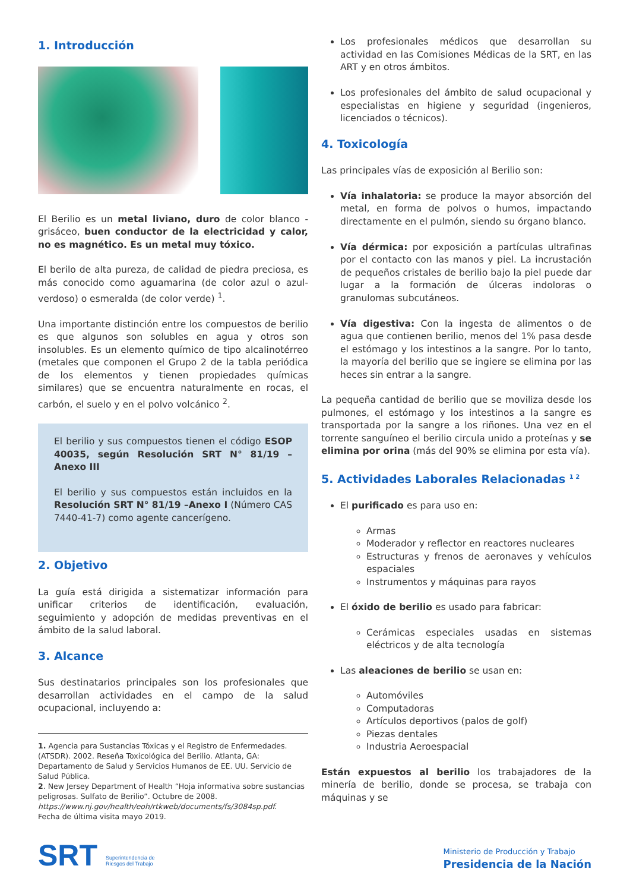1. Introducción
El Berilio es un metal liviano, duro de color blanco - grisáceo, buen conductor de la electricidad y calor, no es magnético. Es un metal muy tóxico.
El berilo de alta pureza, de calidad de piedra preciosa, es más conocido como aguamarina (de color azul o azul-verdoso) o esmeralda (de color verde) <sup>1</sup>.
Una importante distinción entre los compuestos de berilio es que algunos son solubles en agua y otros son insolubles. Es un elemento químico de tipo alcalinotérreo (metales que componen el Grupo 2 de la tabla periódica de los elementos y tienen propiedades químicas similares) que se encuentra naturalmente en rocas, el carbón, el suelo y en el polvo volcánico <sup>2</sup>.
El berilio y sus compuestos tienen el código ESOP 40035, según Resolución SRT N° 81/19 –Anexo III
El berilio y sus compuestos están incluidos en la Resolución SRT N° 81/19 –Anexo I (Número CAS 7440-41-7) como agente cancerígeno.
2. Objetivo
La guía está dirigida a sistematizar información para unificar criterios de identificación, evaluación, seguimiento y adopción de medidas preventivas en el ámbito de la salud laboral.
3. Alcance
Sus destinatarios principales son los profesionales que desarrollan actividades en el campo de la salud ocupacional, incluyendo a:
1. Agencia para Sustancias Tóxicas y el Registro de Enfermedades. (ATSDR). 2002. Reseña Toxicológica del Berilio. Atlanta, GA: Departamento de Salud y Servicios Humanos de EE. UU. Servicio de Salud Pública.
2. New Jersey Department of Health “Hoja informativa sobre sustancias peligrosas. Sulfato de Berilio”. Octubre de 2008. https://www.nj.gov/health/eoh/rtkweb/documents/fs/3084sp.pdf.
Fecha de última visita mayo 2019.
Los profesionales médicos que desarrollan su actividad en las Comisiones Médicas de la SRT, en las ART y en otros ámbitos.
Los profesionales del ámbito de salud ocupacional y especialistas en higiene y seguridad (ingenieros, licenciados o técnicos).
4. Toxicología
Las principales vías de exposición al Berilio son:
Vía inhalatoria: se produce la mayor absorción del metal, en forma de polvos o humos, impactando directamente en el pulmón, siendo su órgano blanco.
Vía dérmica: por exposición a partículas ultrafinas por el contacto con las manos y piel. La incrustación de pequeños cristales de berilio bajo la piel puede dar lugar a la formación de úlceras indoloras o granulomas subcutáneos.
Vía digestiva: Con la ingesta de alimentos o de agua que contienen berilio, menos del 1% pasa desde el estómago y los intestinos a la sangre. Por lo tanto, la mayoría del berilio que se ingiere se elimina por las heces sin entrar a la sangre.
La pequeña cantidad de berilio que se moviliza desde los pulmones, el estómago y los intestinos a la sangre es transportada por la sangre a los riñones. Una vez en el torrente sanguíneo el berilio circula unido a proteínas y se elimina por orina (más del 90% se elimina por esta vía).
5. Actividades Laborales Relacionadas <sup>1 2</sup>
El purificado es para uso en:
Armas
Moderador y reflector en reactores nucleares
Estructuras y frenos de aeronaves y vehículos espaciales
Instrumentos y máquinas para rayos
El óxido de berilio es usado para fabricar:
Cerámicas especiales usadas en sistemas eléctricos y de alta tecnología
Las aleaciones de berilio se usan en:
Automóviles
Computadoras
Artículos deportivos (palos de golf)
Piezas dentales
Industria Aeroespacial
Están expuestos al berilio los trabajadores de la minería de berilio, donde se procesa, se trabaja con máquinas y se
SRT Superintendencia de
Riesgos del Trabajo
Ministerio de Producción y Trabajo
Presidencia de la Nación